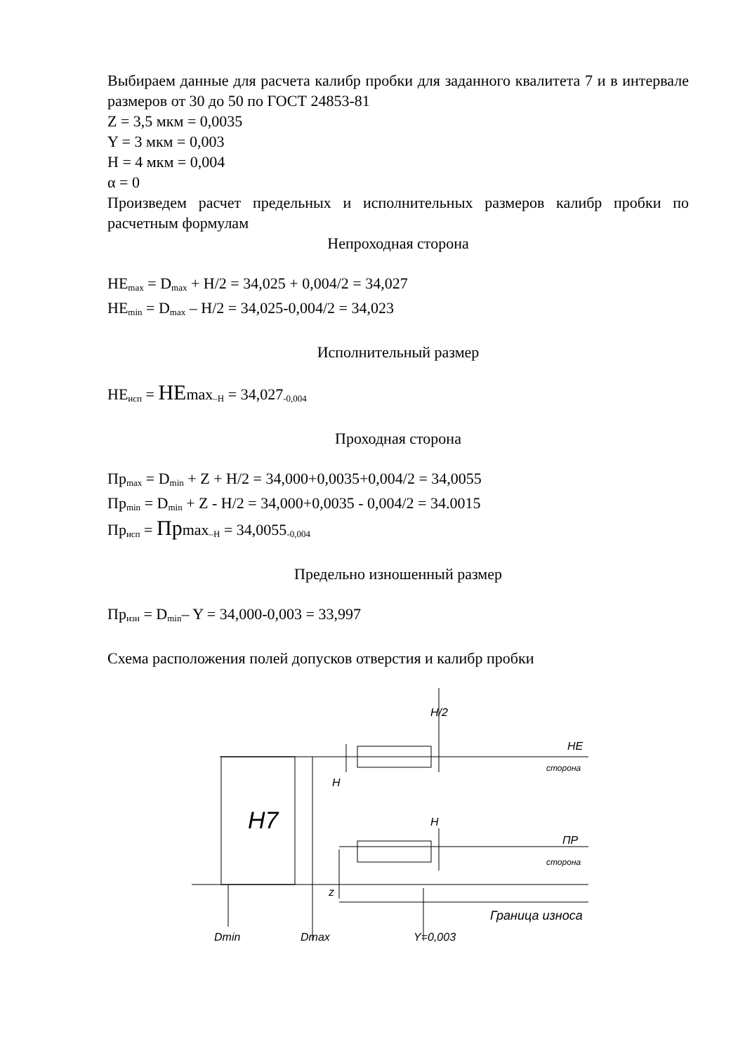Выбираем данные для расчета калибр пробки для заданного квалитета 7 и в интервале размеров от 30 до 50 по ГОСТ 24853-81
Z = 3,5 мкм = 0,0035
Y = 3 мкм = 0,003
H = 4 мкм = 0,004
α = 0
Произведем расчет предельных и исполнительных размеров калибр пробки по расчетным формулам
Непроходная сторона
НЕ<sub>max</sub> = D<sub>max</sub> + H/2 = 34,025 + 0,004/2 = 34,027
НЕ<sub>min</sub> = D<sub>max</sub> – H/2 = 34,025-0,004/2 = 34,023
Исполнительный размер
НЕ<sub>исп</sub> = НЕmax<sub>–H</sub> = 34,027<sub>-0,004</sub>
Проходная сторона
Пр<sub>max</sub> = D<sub>min</sub> + Z + H/2 = 34,000+0,0035+0,004/2 = 34,0055
Пр<sub>min</sub> = D<sub>min</sub> + Z - H/2 = 34,000+0,0035 - 0,004/2 = 34.0015
Пр<sub>исп</sub> = Прmax<sub>–H</sub> = 34,0055<sub>-0,004</sub>
Предельно изношенный размер
Пр<sub>изн</sub> = D<sub>min</sub>– Y = 34,000-0,003 = 33,997
Схема расположения полей допусков отверстия и калибр пробки
H7
НЕ
сторона
ПР
сторона
Граница износа
H/2
H
H
z
Dmin
Dmax
Y=0,003